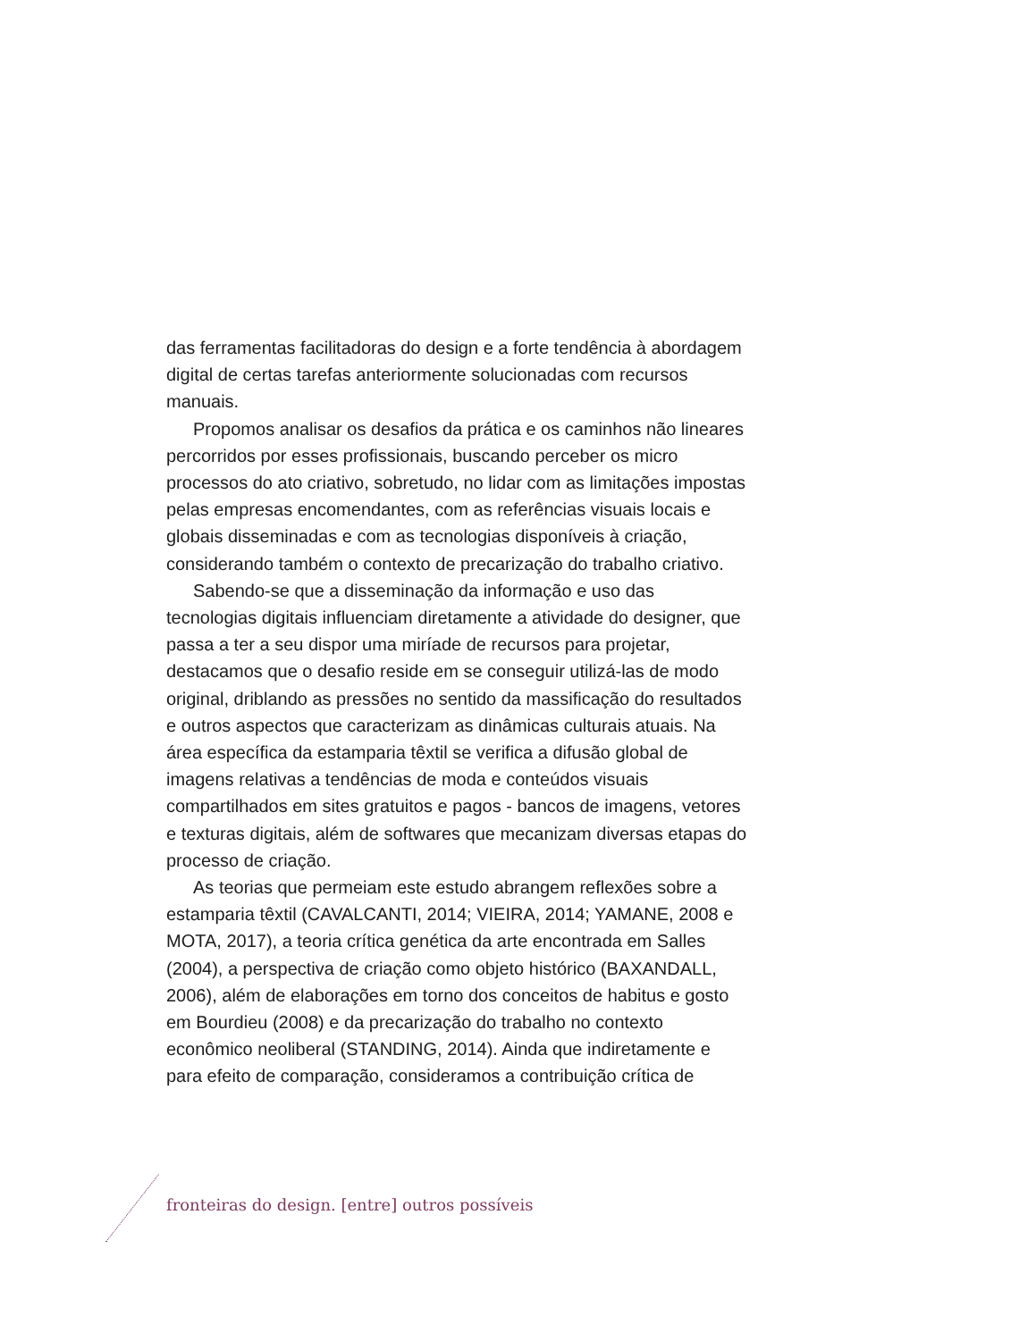das ferramentas facilitadoras do design e a forte tendência à abordagem digital de certas tarefas anteriormente solucionadas com recursos manuais.
Propomos analisar os desafios da prática e os caminhos não lineares percorridos por esses profissionais, buscando perceber os micro processos do ato criativo, sobretudo, no lidar com as limitações impostas pelas empresas encomendantes, com as referências visuais locais e globais disseminadas e com as tecnologias disponíveis à criação, considerando também o contexto de precarização do trabalho criativo.
Sabendo-se que a disseminação da informação e uso das tecnologias digitais influenciam diretamente a atividade do designer, que passa a ter a seu dispor uma miríade de recursos para projetar, destacamos que o desafio reside em se conseguir utilizá-las de modo original, driblando as pressões no sentido da massificação do resultados e outros aspectos que caracterizam as dinâmicas culturais atuais. Na área específica da estamparia têxtil se verifica a difusão global de imagens relativas a tendências de moda e conteúdos visuais compartilhados em sites gratuitos e pagos - bancos de imagens, vetores e texturas digitais, além de softwares que mecanizam diversas etapas do processo de criação.
As teorias que permeiam este estudo abrangem reflexões sobre a estamparia têxtil (CAVALCANTI, 2014; VIEIRA, 2014; YAMANE, 2008 e MOTA, 2017), a teoria crítica genética da arte encontrada em Salles (2004), a perspectiva de criação como objeto histórico (BAXANDALL, 2006), além de elaborações em torno dos conceitos de habitus e gosto em Bourdieu (2008) e da precarização do trabalho no contexto econômico neoliberal (STANDING, 2014). Ainda que indiretamente e para efeito de comparação, consideramos a contribuição crítica de
fronteiras do design. [entre] outros possíveis